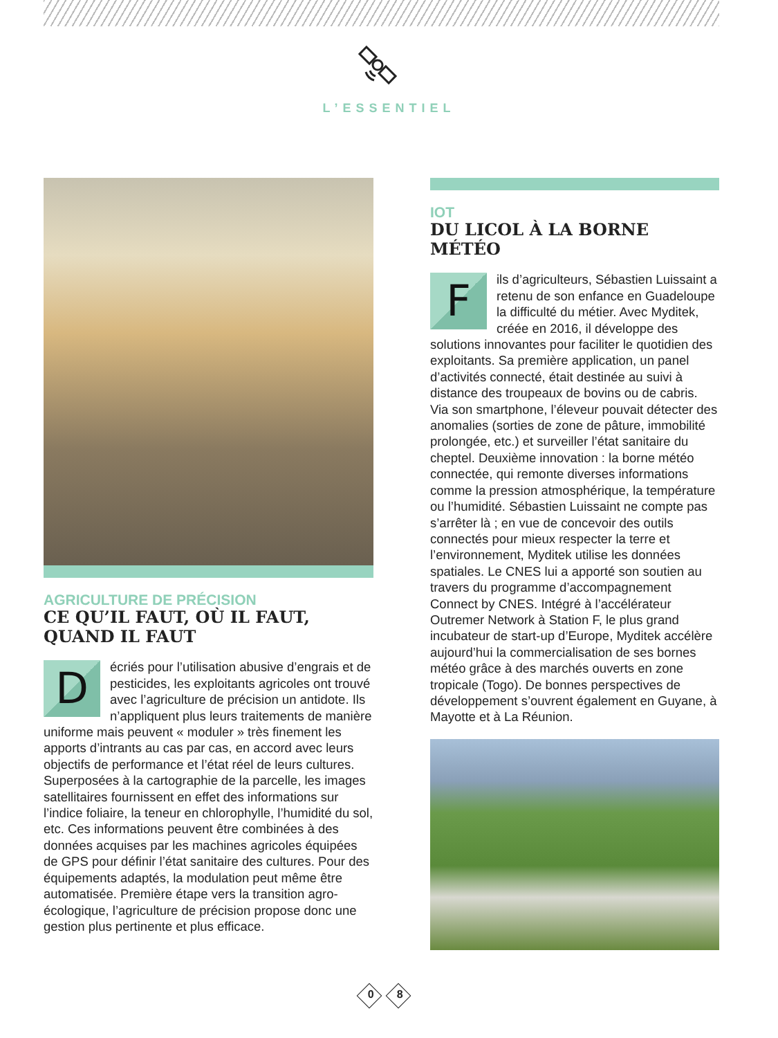L’ESSENTIEL
AGRICULTURE DE PRÉCISION
CE QU’IL FAUT, OÙ IL FAUT, QUAND IL FAUT
Décriés pour l’utilisation abusive d’engrais et de pesticides, les exploitants agricoles ont trouvé avec l’agriculture de précision un antidote. Ils n’appliquent plus leurs traitements de manière uniforme mais peuvent « moduler » très finement les apports d’intrants au cas par cas, en accord avec leurs objectifs de performance et l’état réel de leurs cultures. Superposées à la cartographie de la parcelle, les images satellitaires fournissent en effet des informations sur l’indice foliaire, la teneur en chlorophylle, l’humidité du sol, etc. Ces informations peuvent être combinées à des données acquises par les machines agricoles équipées de GPS pour définir l’état sanitaire des cultures. Pour des équipements adaptés, la modulation peut même être automatisée. Première étape vers la transition agro-écologique, l’agriculture de précision propose donc une gestion plus pertinente et plus efficace.
IOT
DU LICOL À LA BORNE MÉTÉO
Fils d’agriculteurs, Sébastien Luissaint a retenu de son enfance en Guadeloupe la difficulté du métier. Avec Myditek, créée en 2016, il développe des solutions innovantes pour faciliter le quotidien des exploitants. Sa première application, un panel d’activités connecté, était destinée au suivi à distance des troupeaux de bovins ou de cabris. Via son smartphone, l’éleveur pouvait détecter des anomalies (sorties de zone de pâture, immobilité prolongée, etc.) et surveiller l’état sanitaire du cheptel. Deuxième innovation : la borne météo connectée, qui remonte diverses informations comme la pression atmosphérique, la température ou l’humidité. Sébastien Luissaint ne compte pas s’arrêter là ; en vue de concevoir des outils connectés pour mieux respecter la terre et l’environnement, Myditek utilise les données spatiales. Le CNES lui a apporté son soutien au travers du programme d’accompagnement Connect by CNES. Intégré à l’accélérateur Outremer Network à Station F, le plus grand incubateur de start-up d’Europe, Myditek accélère aujourd’hui la commercialisation de ses bornes météo grâce à des marchés ouverts en zone tropicale (Togo). De bonnes perspectives de développement s’ouvrent également en Guyane, à Mayotte et à La Réunion.
0 8